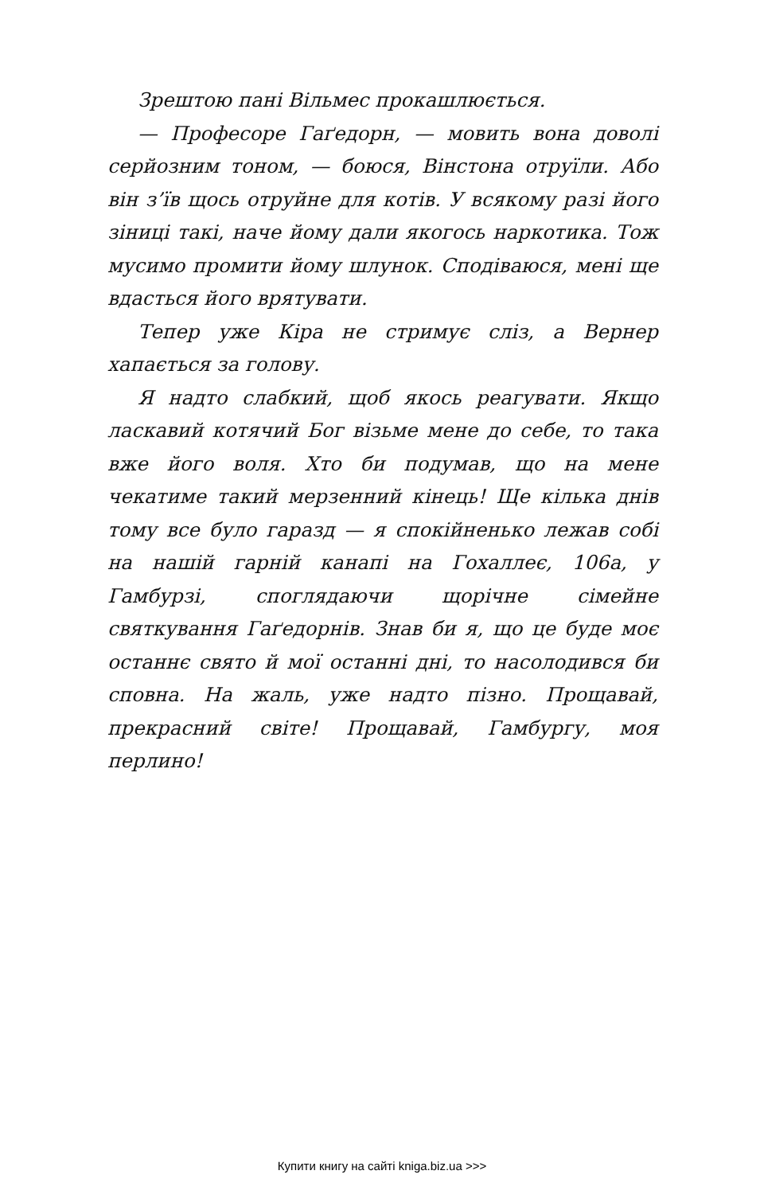Зрештою пані Вільмес прокашлюється.
— Професоре Гаґедорн, — мовить вона доволі серйозним тоном, — боюся, Вінстона отруїли. Або він з’їв щось отруйне для котів. У всякому разі його зіниці такі, наче йому дали якогось наркотика. Тож мусимо промити йому шлунок. Сподіваюся, мені ще вдасться його врятувати.
Тепер уже Кіра не стримує сліз, а Вернер хапається за голову.
Я надто слабкий, щоб якось реагувати. Якщо ласкавий котячий Бог візьме мене до себе, то така вже його воля. Хто би подумав, що на мене чекатиме такий мерзенний кінець! Ще кілька днів тому все було гаразд — я спокійненько лежав собі на нашій гарній канапі на Гохаллеє, 106а, у Гамбурзі, споглядаючи щорічне сімейне святкування Гаґедорнів. Знав би я, що це буде моє останнє свято й мої останні дні, то насолодився би сповна. На жаль, уже надто пізно. Прощавай, прекрасний світе! Прощавай, Гамбургу, моя перлино!
Купити книгу на сайті kniga.biz.ua >>>